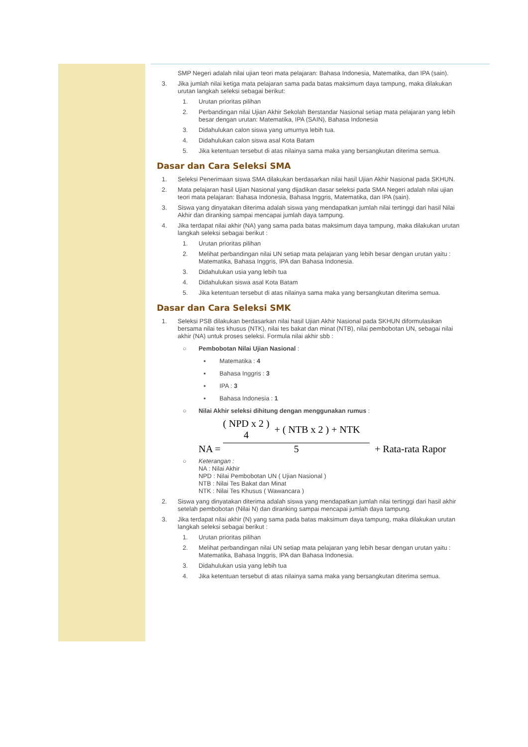SMP Negeri adalah nilai ujian teori mata pelajaran: Bahasa Indonesia, Matematika, dan IPA (sain).
3. Jika jumlah nilai ketiga mata pelajaran sama pada batas maksimum daya tampung, maka dilakukan urutan langkah seleksi sebagai berikut:
1. Urutan prioritas pilihan
2. Perbandingan nilai Ujian Akhir Sekolah Berstandar Nasional setiap mata pelajaran yang lebih besar dengan urutan: Matematika, IPA (SAIN), Bahasa Indonesia
3. Didahulukan calon siswa yang umurnya lebih tua.
4. Didahulukan calon siswa asal Kota Batam
5. Jika ketentuan tersebut di atas nilainya sama maka yang bersangkutan diterima semua.
Dasar dan Cara Seleksi SMA
1. Seleksi Penerimaan siswa SMA dilakukan berdasarkan nilai hasil Ujian Akhir Nasional pada SKHUN.
2. Mata pelajaran hasil Ujian Nasional yang dijadikan dasar seleksi pada SMA Negeri adalah nilai ujian teori mata pelajaran: Bahasa Indonesia, Bahasa Inggris, Matematika, dan IPA (sain).
3. Siswa yang dinyatakan diterima adalah siswa yang mendapatkan jumlah nilai tertinggi dari hasil Nilai Akhir dan diranking sampai mencapai jumlah daya tampung.
4. Jika terdapat nilai akhir (NA) yang sama pada batas maksimum daya tampung, maka dilakukan urutan langkah seleksi sebagai berikut :
1. Urutan prioritas pilihan
2. Melihat perbandingan nilai UN setiap mata pelajaran yang lebih besar dengan urutan yaitu : Matematika, Bahasa Inggris, IPA dan Bahasa Indonesia.
3. Didahulukan usia yang lebih tua
4. Didahulukan siswa asal Kota Batam
5. Jika ketentuan tersebut di atas nilainya sama maka yang bersangkutan diterima semua.
Dasar dan Cara Seleksi SMK
1. Seleksi PSB dilakukan berdasarkan nilai hasil Ujian Akhir Nasional pada SKHUN diformulasikan bersama nilai tes khusus (NTK), nilai tes bakat dan minat (NTB), nilai pembobotan UN, sebagai nilai akhir (NA) untuk proses seleksi. Formula nilai akhir sbb :
○ Pembobotan Nilai Ujian Nasional :
▪ Matematika : 4
▪ Bahasa Inggris : 3
▪ IPA : 3
▪ Bahasa Indonesia : 1
○ Nilai Akhir seleksi dihitung dengan menggunakan rumus :
NA = ( NPD x 2 )
4 + ( NTB x 2 ) + NTK 5 + Rata-rata Rapor
○ Keterangan :
NA : Nilai Akhir
NPD : Nilai Pembobotan UN ( Ujian Nasional )
NTB : Nilai Tes Bakat dan Minat
NTK : Nilai Tes Khusus ( Wawancara )
2. Siswa yang dinyatakan diterima adalah siswa yang mendapatkan jumlah nilai tertinggi dari hasil akhir setelah pembobotan (Nilai N) dan diranking sampai mencapai jumlah daya tampung.
3. Jika terdapat nilai akhir (N) yang sama pada batas maksimum daya tampung, maka dilakukan urutan langkah seleksi sebagai berikut :
1. Urutan prioritas pilihan
2. Melihat perbandingan nilai UN setiap mata pelajaran yang lebih besar dengan urutan yaitu : Matematika, Bahasa Inggris, IPA dan Bahasa Indonesia.
3. Didahulukan usia yang lebih tua
4. Jika ketentuan tersebut di atas nilainya sama maka yang bersangkutan diterima semua.